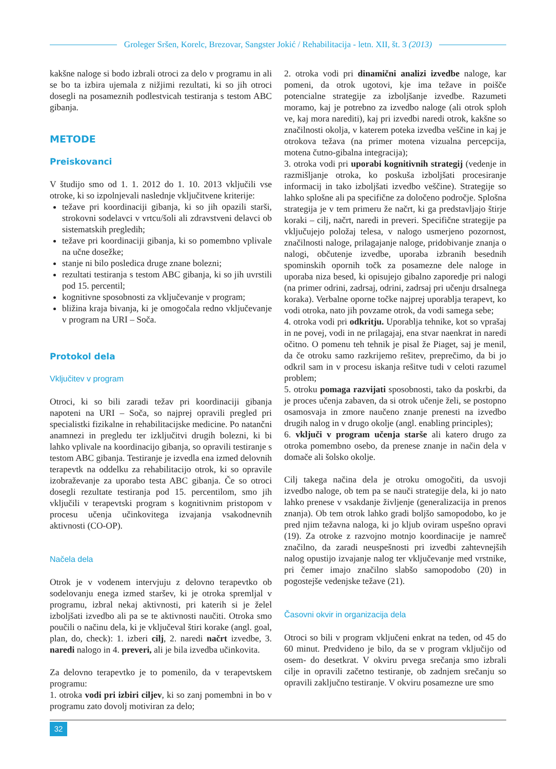Groleger Sršen, Korelc, Brezovar, Sangster Jokić / Rehabilitacija - letn. XII, št. 3 (2013)
kakšne naloge si bodo izbrali otroci za delo v programu in ali se bo ta izbira ujemala z nižjimi rezultati, ki so jih otroci dosegli na posameznih podlestvicah testiranja s testom ABC gibanja.
METODE
Preiskovanci
V študijo smo od 1. 1. 2012 do 1. 10. 2013 vključili vse otroke, ki so izpolnjevali naslednje vključitvene kriterije:
težave pri koordinaciji gibanja, ki so jih opazili starši, strokovni sodelavci v vrtcu/šoli ali zdravstveni delavci ob sistematskih pregledih;
težave pri koordinaciji gibanja, ki so pomembno vplivale na učne dosežke;
stanje ni bilo posledica druge znane bolezni;
rezultati testiranja s testom ABC gibanja, ki so jih uvrstili pod 15. percentil;
kognitivne sposobnosti za vključevanje v program;
bližina kraja bivanja, ki je omogočala redno vključevanje v program na URI – Soča.
Protokol dela
Vključitev v program
Otroci, ki so bili zaradi težav pri koordinaciji gibanja napoteni na URI – Soča, so najprej opravili pregled pri specialistki fizikalne in rehabilitacijske medicine. Po natančni anamnezi in pregledu ter izključitvi drugih bolezni, ki bi lahko vplivale na koordinacijo gibanja, so opravili testiranje s testom ABC gibanja. Testiranje je izvedla ena izmed delovnih terapevtk na oddelku za rehabilitacijo otrok, ki so opravile izobraževanje za uporabo testa ABC gibanja. Če so otroci dosegli rezultate testiranja pod 15. percentilom, smo jih vključili v terapevtski program s kognitivnim pristopom v procesu učenja učinkovitega izvajanja vsakodnevnih aktivnosti (CO-OP).
Načela dela
Otrok je v vodenem intervjuju z delovno terapevtko ob sodelovanju enega izmed staršev, ki je otroka spremljal v programu, izbral nekaj aktivnosti, pri katerih si je želel izboljšati izvedbo ali pa se te aktivnosti naučiti. Otroka smo poučili o načinu dela, ki je vključeval štiri korake (angl. goal, plan, do, check): 1. izberi cilj, 2. naredi načrt izvedbe, 3. naredi nalogo in 4. preveri, ali je bila izvedba učinkovita.
Za delovno terapevtko je to pomenilo, da v terapevtskem programu:
1. otroka vodi pri izbiri ciljev, ki so zanj pomembni in bo v programu zato dovolj motiviran za delo;
2. otroka vodi pri dinamični analizi izvedbe naloge, kar pomeni, da otrok ugotovi, kje ima težave in poišče potencialne strategije za izboljšanje izvedbe. Razumeti moramo, kaj je potrebno za izvedbo naloge (ali otrok sploh ve, kaj mora narediti), kaj pri izvedbi naredi otrok, kakšne so značilnosti okolja, v katerem poteka izvedba veščine in kaj je otrokova težava (na primer motena vizualna percepcija, motena čutno-gibalna integracija);
3. otroka vodi pri uporabi kognitivnih strategij (vedenje in razmišljanje otroka, ko poskuša izboljšati procesiranje informacij in tako izboljšati izvedbo veščine). Strategije so lahko splošne ali pa specifične za določeno področje. Splošna strategija je v tem primeru že načrt, ki ga predstavljajo štirje koraki – cilj, načrt, naredi in preveri. Specifične strategije pa vključujejo položaj telesa, v nalogo usmerjeno pozornost, značilnosti naloge, prilagajanje naloge, pridobivanje znanja o nalogi, občutenje izvedbe, uporaba izbranih besednih spominskih opornih točk za posamezne dele naloge in uporaba niza besed, ki opisujejo gibalno zaporedje pri nalogi (na primer odrini, zadrsaj, odrini, zadrsaj pri učenju drsalnega koraka). Verbalne oporne točke najprej uporablja terapevt, ko vodi otroka, nato jih povzame otrok, da vodi samega sebe;
4. otroka vodi pri odkritju. Uporablja tehnike, kot so vprašaj in ne povej, vodi in ne prilagajaj, ena stvar naenkrat in naredi očitno. O pomenu teh tehnik je pisal že Piaget, saj je menil, da če otroku samo razkrijemo rešitev, preprečimo, da bi jo odkril sam in v procesu iskanja rešitve tudi v celoti razumel problem;
5. otroku pomaga razvijati sposobnosti, tako da poskrbi, da je proces učenja zabaven, da si otrok učenje želi, se postopno osamosvaja in zmore naučeno znanje prenesti na izvedbo drugih nalog in v drugo okolje (angl. enabling principles);
6. vključi v program učenja starše ali katero drugo za otroka pomembno osebo, da prenese znanje in način dela v domače ali šolsko okolje.
Cilj takega načina dela je otroku omogočiti, da usvoji izvedbo naloge, ob tem pa se nauči strategije dela, ki jo nato lahko prenese v vsakdanje življenje (generalizacija in prenos znanja). Ob tem otrok lahko gradi boljšo samopodobo, ko je pred njim težavna naloga, ki jo kljub oviram uspešno opravi (19). Za otroke z razvojno motnjo koordinacije je namreč značilno, da zaradi neuspešnosti pri izvedbi zahtevnejših nalog opustijo izvajanje nalog ter vključevanje med vrstnike, pri čemer imajo značilno slabšo samopodobo (20) in pogostejše vedenjske težave (21).
Časovni okvir in organizacija dela
Otroci so bili v program vključeni enkrat na teden, od 45 do 60 minut. Predvideno je bilo, da se v program vključijo od osem- do desetkrat. V okviru prvega srečanja smo izbrali cilje in opravili začetno testiranje, ob zadnjem srečanju so opravili zaključno testiranje. V okviru posamezne ure smo
32